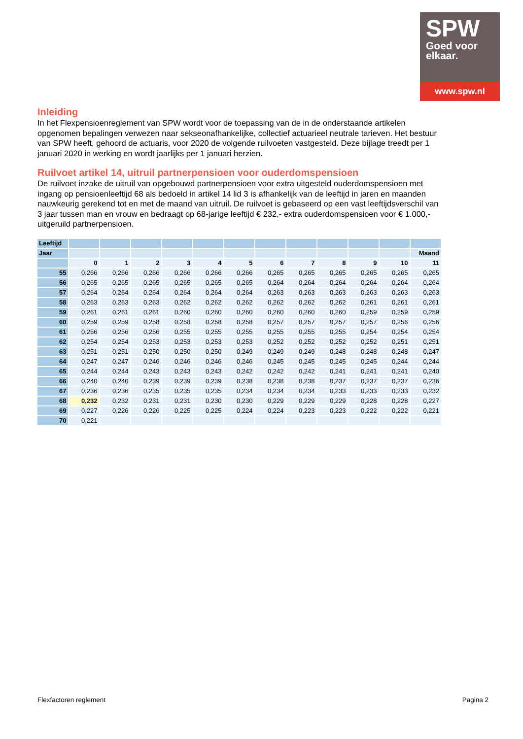SPW
Goed voor
elkaar.
www.spw.nl
Inleiding
In het Flexpensioenreglement van SPW wordt voor de toepassing van de in de onderstaande artikelen opgenomen bepalingen verwezen naar sekseonafhankelijke, collectief actuarieel neutrale tarieven. Het bestuur van SPW heeft, gehoord de actuaris, voor 2020 de volgende ruilvoeten vastgesteld. Deze bijlage treedt per 1 januari 2020 in werking en wordt jaarlijks per 1 januari herzien.
Ruilvoet artikel 14, uitruil partnerpensioen voor ouderdomspensioen
De ruilvoet inzake de uitruil van opgebouwd partnerpensioen voor extra uitgesteld ouderdomspensioen met ingang op pensioenleeftijd 68 als bedoeld in artikel 14 lid 3 is afhankelijk van de leeftijd in jaren en maanden nauwkeurig gerekend tot en met de maand van uitruil. De ruilvoet is gebaseerd op een vast leeftijdsverschil van 3 jaar tussen man en vrouw en bedraagt op 68-jarige leeftijd € 232,- extra ouderdomspensioen voor € 1.000,- uitgeruild partnerpensioen.
| Leeftijd | | | | | | | | | | | | |
| Jaar | | | | | | | | | | | | Maand |
| | 0 | 1 | 2 | 3 | 4 | 5 | 6 | 7 | 8 | 9 | 10 | 11 |
| 55 | 0,266 | 0,266 | 0,266 | 0,266 | 0,266 | 0,266 | 0,265 | 0,265 | 0,265 | 0,265 | 0,265 | 0,265 |
| 56 | 0,265 | 0,265 | 0,265 | 0,265 | 0,265 | 0,265 | 0,264 | 0,264 | 0,264 | 0,264 | 0,264 | 0,264 |
| 57 | 0,264 | 0,264 | 0,264 | 0,264 | 0,264 | 0,264 | 0,263 | 0,263 | 0,263 | 0,263 | 0,263 | 0,263 |
| 58 | 0,263 | 0,263 | 0,263 | 0,262 | 0,262 | 0,262 | 0,262 | 0,262 | 0,262 | 0,261 | 0,261 | 0,261 |
| 59 | 0,261 | 0,261 | 0,261 | 0,260 | 0,260 | 0,260 | 0,260 | 0,260 | 0,260 | 0,259 | 0,259 | 0,259 |
| 60 | 0,259 | 0,259 | 0,258 | 0,258 | 0,258 | 0,258 | 0,257 | 0,257 | 0,257 | 0,257 | 0,256 | 0,256 |
| 61 | 0,256 | 0,256 | 0,256 | 0,255 | 0,255 | 0,255 | 0,255 | 0,255 | 0,255 | 0,254 | 0,254 | 0,254 |
| 62 | 0,254 | 0,254 | 0,253 | 0,253 | 0,253 | 0,253 | 0,252 | 0,252 | 0,252 | 0,252 | 0,251 | 0,251 |
| 63 | 0,251 | 0,251 | 0,250 | 0,250 | 0,250 | 0,249 | 0,249 | 0,249 | 0,248 | 0,248 | 0,248 | 0,247 |
| 64 | 0,247 | 0,247 | 0,246 | 0,246 | 0,246 | 0,246 | 0,245 | 0,245 | 0,245 | 0,245 | 0,244 | 0,244 |
| 65 | 0,244 | 0,244 | 0,243 | 0,243 | 0,243 | 0,242 | 0,242 | 0,242 | 0,241 | 0,241 | 0,241 | 0,240 |
| 66 | 0,240 | 0,240 | 0,239 | 0,239 | 0,239 | 0,238 | 0,238 | 0,238 | 0,237 | 0,237 | 0,237 | 0,236 |
| 67 | 0,236 | 0,236 | 0,235 | 0,235 | 0,235 | 0,234 | 0,234 | 0,234 | 0,233 | 0,233 | 0,233 | 0,232 |
| 68 | 0,232 | 0,232 | 0,231 | 0,231 | 0,230 | 0,230 | 0,229 | 0,229 | 0,229 | 0,228 | 0,228 | 0,227 |
| 69 | 0,227 | 0,226 | 0,226 | 0,225 | 0,225 | 0,224 | 0,224 | 0,223 | 0,223 | 0,222 | 0,222 | 0,221 |
| 70 | 0,221 | | | | | | | | | | | |
Flexfactoren reglement Pagina 2